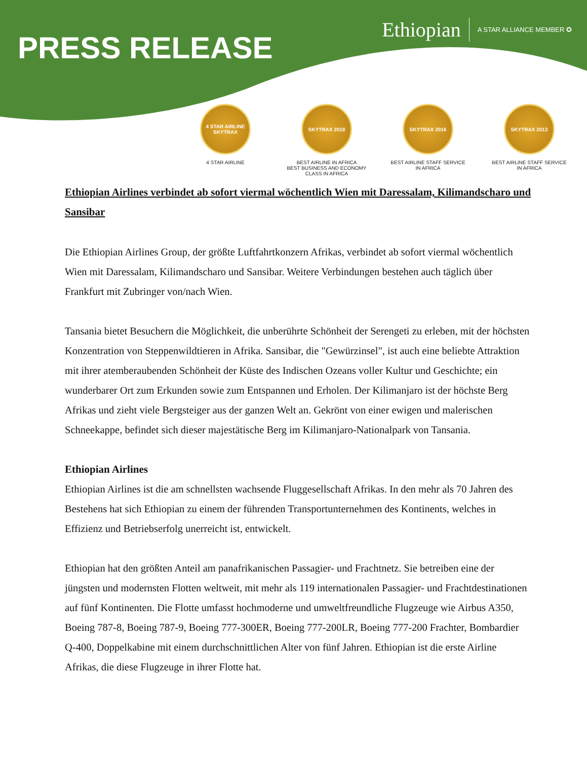Ethiopian A STAR ALLIANCE MEMBER ✪
PRESS RELEASE
4 STAR AIRLINE SKYTRAX
4 STAR AIRLINE
SKYTRAX 2018
BEST AIRLINE IN AFRICA
BEST BUSINESS AND ECONOMY CLASS IN AFRICA
SKYTRAX 2016
BEST AIRLINE STAFF SERVICE
IN AFRICA
SKYTRAX 2013
BEST AIRLINE STAFF SERVICE
IN AFRICA
Ethiopian Airlines verbindet ab sofort viermal wöchentlich Wien mit Daressalam, Kilimandscharo und Sansibar
Die Ethiopian Airlines Group, der größte Luftfahrtkonzern Afrikas, verbindet ab sofort viermal wöchentlich Wien mit Daressalam, Kilimandscharo und Sansibar. Weitere Verbindungen bestehen auch täglich über Frankfurt mit Zubringer von/nach Wien.
Tansania bietet Besuchern die Möglichkeit, die unberührte Schönheit der Serengeti zu erleben, mit der höchsten Konzentration von Steppenwildtieren in Afrika. Sansibar, die "Gewürzinsel", ist auch eine beliebte Attraktion mit ihrer atemberaubenden Schönheit der Küste des Indischen Ozeans voller Kultur und Geschichte; ein wunderbarer Ort zum Erkunden sowie zum Entspannen und Erholen. Der Kilimanjaro ist der höchste Berg Afrikas und zieht viele Bergsteiger aus der ganzen Welt an. Gekrönt von einer ewigen und malerischen Schneekappe, befindet sich dieser majestätische Berg im Kilimanjaro-Nationalpark von Tansania.
Ethiopian Airlines
Ethiopian Airlines ist die am schnellsten wachsende Fluggesellschaft Afrikas. In den mehr als 70 Jahren des Bestehens hat sich Ethiopian zu einem der führenden Transportunternehmen des Kontinents, welches in Effizienz und Betriebserfolg unerreicht ist, entwickelt.
Ethiopian hat den größten Anteil am panafrikanischen Passagier- und Frachtnetz. Sie betreiben eine der jüngsten und modernsten Flotten weltweit, mit mehr als 119 internationalen Passagier- und Frachtdestinationen auf fünf Kontinenten. Die Flotte umfasst hochmoderne und umweltfreundliche Flugzeuge wie Airbus A350, Boeing 787-8, Boeing 787-9, Boeing 777-300ER, Boeing 777-200LR, Boeing 777-200 Frachter, Bombardier Q-400, Doppelkabine mit einem durchschnittlichen Alter von fünf Jahren. Ethiopian ist die erste Airline Afrikas, die diese Flugzeuge in ihrer Flotte hat.